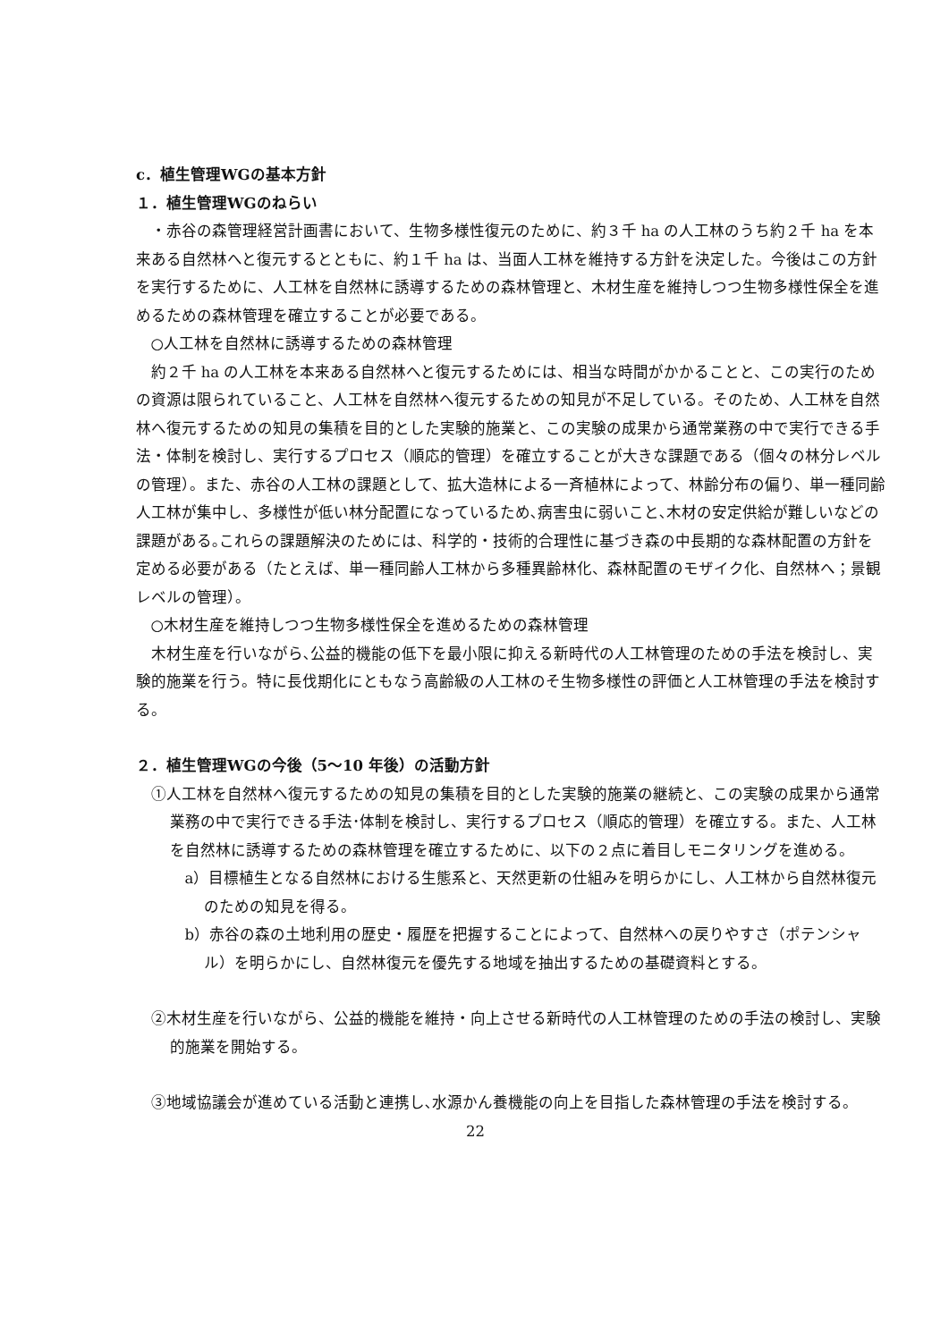c．植生管理WGの基本方針
１．植生管理WGのねらい
・赤谷の森管理経営計画書において、生物多様性復元のために、約３千 ha の人工林のうち約２千 ha を本来ある自然林へと復元するとともに、約１千 ha は、当面人工林を維持する方針を決定した。今後はこの方針を実行するために、人工林を自然林に誘導するための森林管理と、木材生産を維持しつつ生物多様性保全を進めるための森林管理を確立することが必要である。
○人工林を自然林に誘導するための森林管理
約２千 ha の人工林を本来ある自然林へと復元するためには、相当な時間がかかることと、この実行のための資源は限られていること、人工林を自然林へ復元するための知見が不足している。そのため、人工林を自然林へ復元するための知見の集積を目的とした実験的施業と、この実験の成果から通常業務の中で実行できる手法・体制を検討し、実行するプロセス（順応的管理）を確立することが大きな課題である（個々の林分レベルの管理）。また、赤谷の人工林の課題として、拡大造林による一斉植林によって、林齢分布の偏り、単一種同齢人工林が集中し、多様性が低い林分配置になっているため､病害虫に弱いこと､木材の安定供給が難しいなどの課題がある｡これらの課題解決のためには、科学的・技術的合理性に基づき森の中長期的な森林配置の方針を定める必要がある（たとえば、単一種同齢人工林から多種異齢林化、森林配置のモザイク化、自然林へ；景観レベルの管理）。
○木材生産を維持しつつ生物多様性保全を進めるための森林管理
木材生産を行いながら､公益的機能の低下を最小限に抑える新時代の人工林管理のための手法を検討し、実験的施業を行う。特に長伐期化にともなう高齢級の人工林のそ生物多様性の評価と人工林管理の手法を検討する。
２．植生管理WGの今後（5～10 年後）の活動方針
①人工林を自然林へ復元するための知見の集積を目的とした実験的施業の継続と、この実験の成果から通常業務の中で実行できる手法･体制を検討し、実行するプロセス（順応的管理）を確立する。また、人工林を自然林に誘導するための森林管理を確立するために、以下の２点に着目しモニタリングを進める。
a）目標植生となる自然林における生態系と、天然更新の仕組みを明らかにし、人工林から自然林復元のための知見を得る。
b）赤谷の森の土地利用の歴史・履歴を把握することによって、自然林への戻りやすさ（ポテンシャル）を明らかにし、自然林復元を優先する地域を抽出するための基礎資料とする。
②木材生産を行いながら、公益的機能を維持・向上させる新時代の人工林管理のための手法の検討し、実験的施業を開始する。
③地域協議会が進めている活動と連携し､水源かん養機能の向上を目指した森林管理の手法を検討する。
22